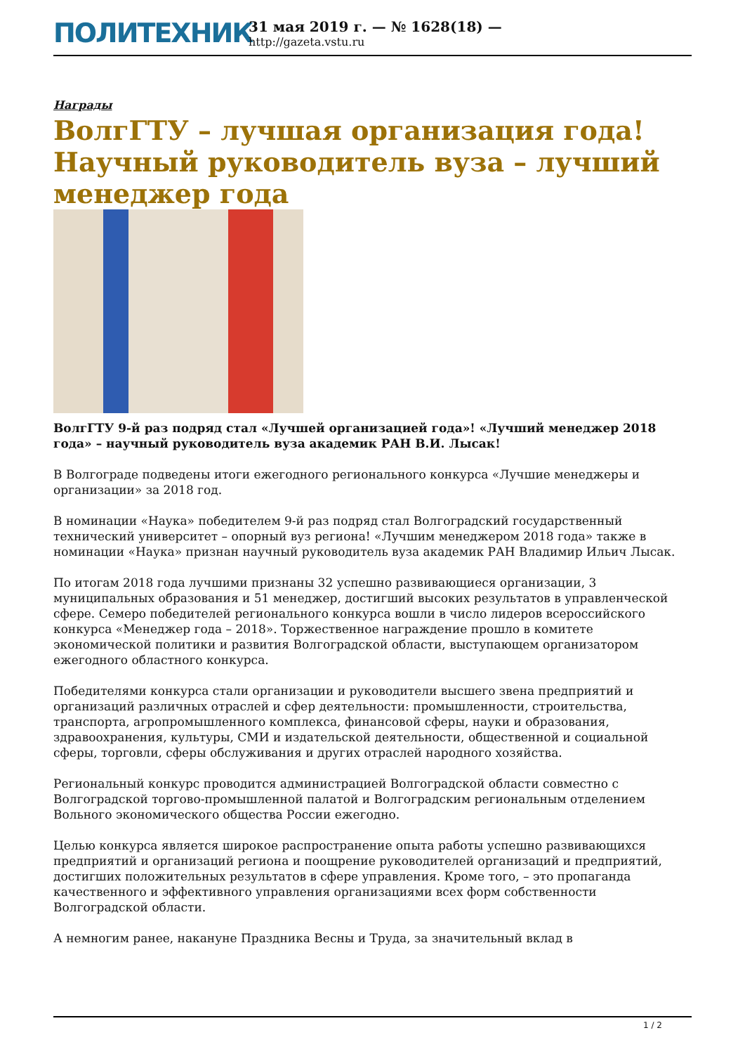ПОЛИТЕХНИК
31 мая 2019 г. — № 1628(18) —
http://gazeta.vstu.ru
Награды
ВолгГТУ – лучшая организация года! Научный руководитель вуза – лучший менеджер года
ВолгГТУ 9-й раз подряд стал «Лучшей организацией года»! «Лучший менеджер 2018 года» – научный руководитель вуза академик РАН В.И. Лысак!
В Волгограде подведены итоги ежегодного регионального конкурса «Лучшие менеджеры и организации» за 2018 год.
В номинации «Наука» победителем 9-й раз подряд стал Волгоградский государственный технический университет – опорный вуз региона! «Лучшим менеджером 2018 года» также в номинации «Наука» признан научный руководитель вуза академик РАН Владимир Ильич Лысак.
По итогам 2018 года лучшими признаны 32 успешно развивающиеся организации, 3 муниципальных образования и 51 менеджер, достигший высоких результатов в управленческой сфере. Семеро победителей регионального конкурса вошли в число лидеров всероссийского конкурса «Менеджер года – 2018». Торжественное награждение прошло в комитете экономической политики и развития Волгоградской области, выступающем организатором ежегодного областного конкурса.
Победителями конкурса стали организации и руководители высшего звена предприятий и организаций различных отраслей и сфер деятельности: промышленности, строительства, транспорта, агропромышленного комплекса, финансовой сферы, науки и образования, здравоохранения, культуры, СМИ и издательской деятельности, общественной и социальной сферы, торговли, сферы обслуживания и других отраслей народного хозяйства.
Региональный конкурс проводится администрацией Волгоградской области совместно с Волгоградской торгово-промышленной палатой и Волгоградским региональным отделением Вольного экономического общества России ежегодно.
Целью конкурса является широкое распространение опыта работы успешно развивающихся предприятий и организаций региона и поощрение руководителей организаций и предприятий, достигших положительных результатов в сфере управления. Кроме того, – это пропаганда качественного и эффективного управления организациями всех форм собственности Волгоградской области.
А немногим ранее, накануне Праздника Весны и Труда, за значительный вклад в
1 / 2